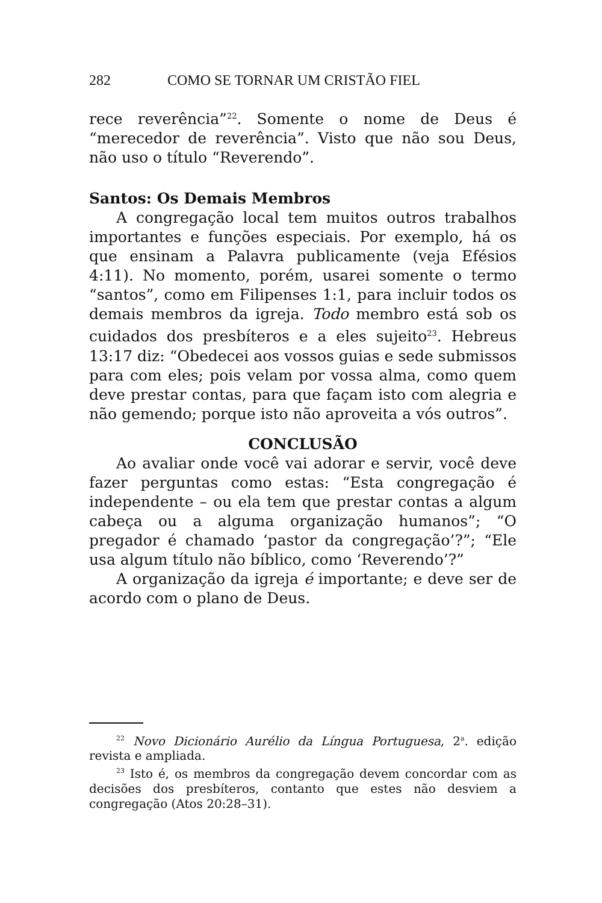282 COMO SE TORNAR UM CRISTÃO FIEL
rece reverência”<sup>22</sup>. Somente o nome de Deus é “merecedor de reverência”. Visto que não sou Deus, não uso o título “Reverendo”.
Santos: Os Demais Membros
A congregação local tem muitos outros trabalhos importantes e funções especiais. Por exemplo, há os que ensinam a Palavra publicamente (veja Efésios 4:11). No momento, porém, usarei somente o termo “santos”, como em Filipenses 1:1, para incluir todos os demais membros da igreja. Todo membro está sob os cuidados dos presbíteros e a eles sujeito<sup>23</sup>. Hebreus 13:17 diz: “Obedecei aos vossos guias e sede submissos para com eles; pois velam por vossa alma, como quem deve prestar contas, para que façam isto com alegria e não gemendo; porque isto não aproveita a vós outros”.
CONCLUSÃO
Ao avaliar onde você vai adorar e servir, você deve fazer perguntas como estas: “Esta congregação é independente – ou ela tem que prestar contas a algum cabeça ou a alguma organização humanos”; “O pregador é chamado ‘pastor da congregação’?”; “Ele usa algum título não bíblico, como ‘Reverendo’?”
A organização da igreja é importante; e deve ser de acordo com o plano de Deus.
<sup>22</sup> Novo Dicionário Aurélio da Língua Portuguesa, 2<sup>a</sup>. edição revista e ampliada.
<sup>23</sup> Isto é, os membros da congregação devem concordar com as decisões dos presbíteros, contanto que estes não desviem a congregação (Atos 20:28–31).